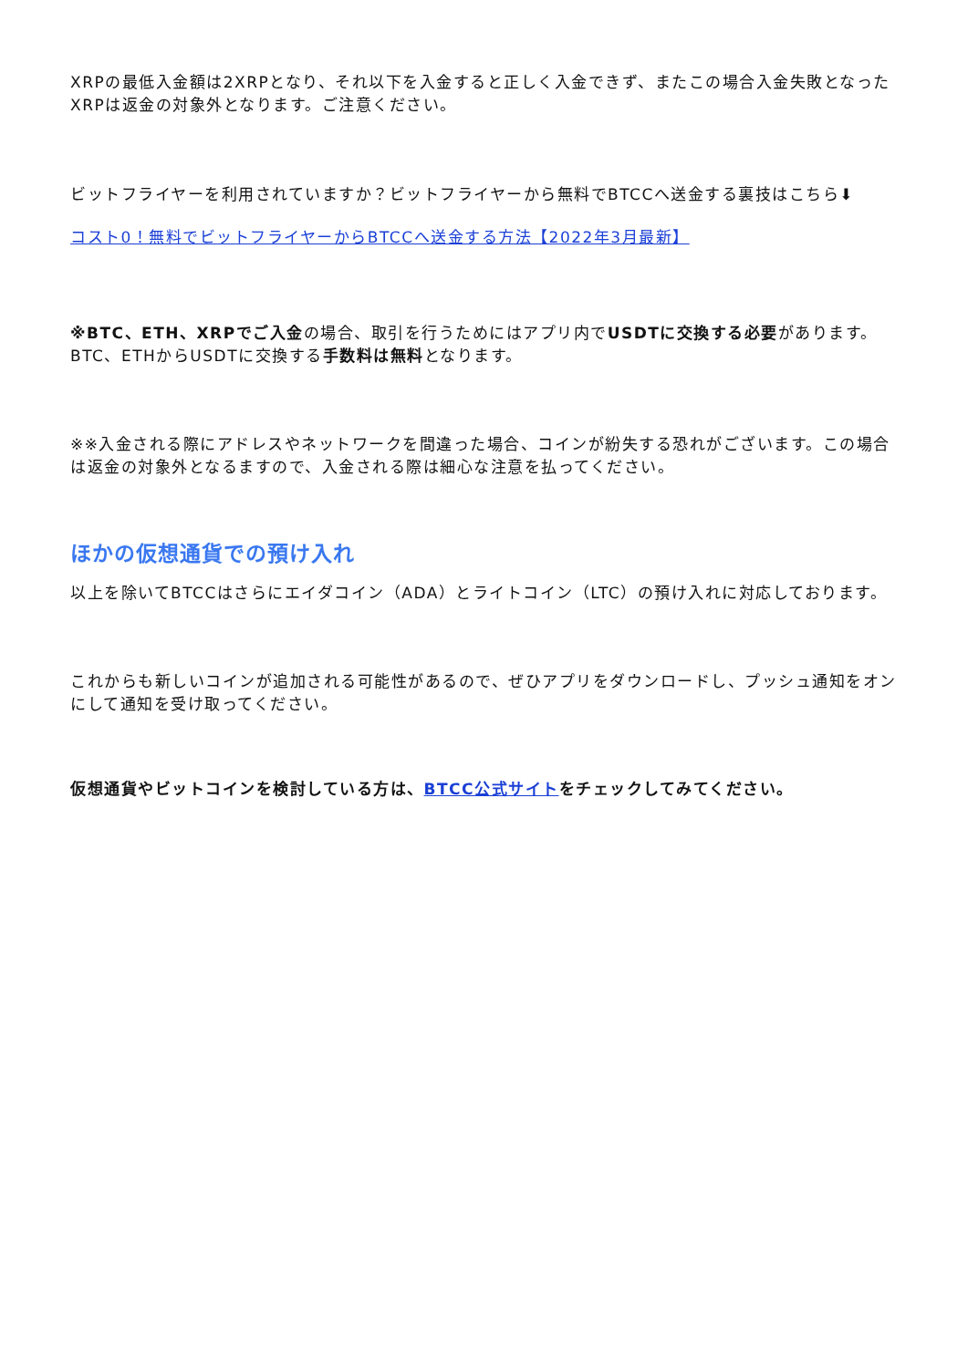XRPの最低入金額は2XRPとなり、それ以下を入金すると正しく入金できず、またこの場合入金失敗となったXRPは返金の対象外となります。ご注意ください。
ビットフライヤーを利用されていますか？ビットフライヤーから無料でBTCCへ送金する裏技はこちら⬇
コスト0！無料でビットフライヤーからBTCCへ送金する方法【2022年3月最新】
※BTC、ETH、XRPでご入金の場合、取引を行うためにはアプリ内でUSDTに交換する必要があります。BTC、ETHからUSDTに交換する手数料は無料となります。
※※入金される際にアドレスやネットワークを間違った場合、コインが紛失する恐れがございます。この場合は返金の対象外となるますので、入金される際は細心な注意を払ってください。
ほかの仮想通貨での預け入れ
以上を除いてBTCCはさらにエイダコイン（ADA）とライトコイン（LTC）の預け入れに対応しております。
これからも新しいコインが追加される可能性があるので、ぜひアプリをダウンロードし、プッシュ通知をオンにして通知を受け取ってください。
仮想通貨やビットコインを検討している方は、BTCC公式サイトをチェックしてみてください。